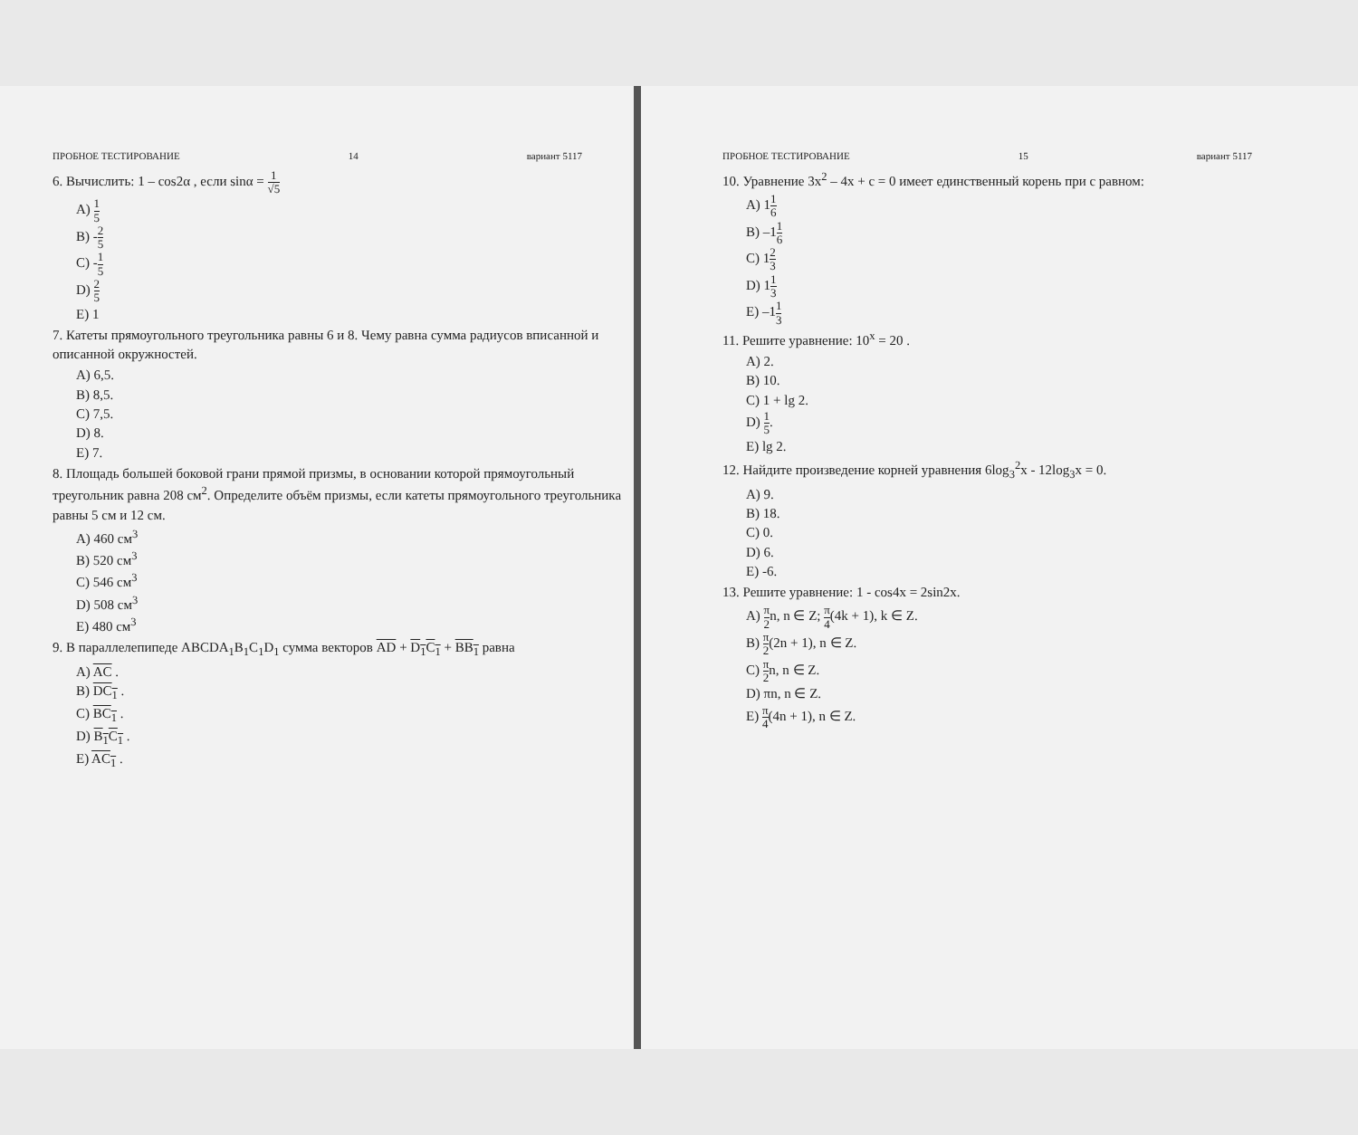ПРОБНОЕ ТЕСТИРОВАНИЕ 14 вариант 5117
6. Вычислить: 1 – cos2α , если sinα = 1 √5
A) 1 5
B) -2 5
C) -1 5
D) 2 5
E) 1
7. Катеты прямоугольного треугольника равны 6 и 8. Чему равна сумма радиусов вписанной и описанной окружностей.
A) 6,5.
B) 8,5.
C) 7,5.
D) 8.
E) 7.
8. Площадь большей боковой грани прямой призмы, в основании которой прямоугольный треугольник равна 208 см<sup>2</sup>. Определите объём призмы, если катеты прямоугольного треугольника равны 5 см и 12 см.
A) 460 см<sup>3</sup>
B) 520 см<sup>3</sup>
C) 546 см<sup>3</sup>
D) 508 см<sup>3</sup>
E) 480 см<sup>3</sup>
9. В параллелепипеде ABCDA<sub>1</sub>B<sub>1</sub>C<sub>1</sub>D<sub>1</sub> сумма векторов AD + D<sub>1</sub>C<sub>1</sub> + BB<sub>1</sub> равна
A) AC .
B) DC<sub>1</sub> .
C) BC<sub>1</sub> .
D) B<sub>1</sub>C<sub>1</sub> .
E) AC<sub>1</sub> .
ПРОБНОЕ ТЕСТИРОВАНИЕ 15 вариант 5117
10. Уравнение 3x<sup>2</sup> – 4x + c = 0 имеет единственный корень при c равном:
A) 11 6
B) –11 6
C) 12 3
D) 11 3
E) –11 3
11. Решите уравнение: 10<sup>x</sup> = 20 .
A) 2.
B) 10.
C) 1 + lg 2.
D) 1 5.
E) lg 2.
12. Найдите произведение корней уравнения 6log<sub>3</sub><sup>2</sup>x - 12log<sub>3</sub>x = 0.
A) 9.
B) 18.
C) 0.
D) 6.
E) -6.
13. Решите уравнение: 1 - cos4x = 2sin2x.
A) π 2n, n ∈ Z; π 4(4k + 1), k ∈ Z.
B) π 2(2n + 1), n ∈ Z.
C) π 2n, n ∈ Z.
D) πn, n ∈ Z.
E) π 4(4n + 1), n ∈ Z.